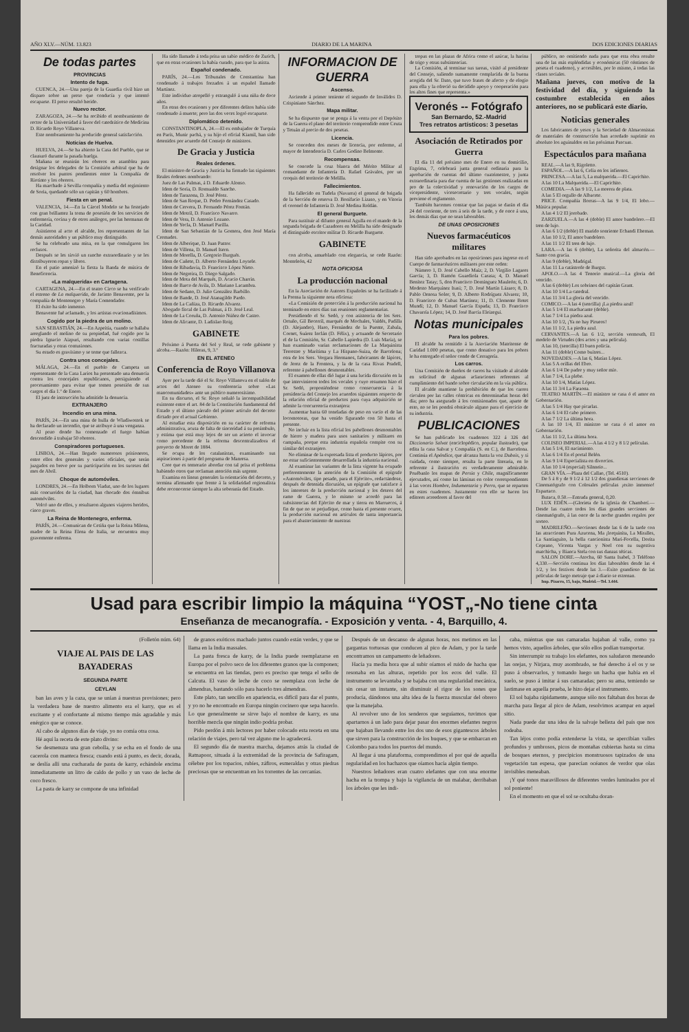AÑO XLV.—NÚM. 13.823 DIARIO DE LA MARINA DOS EDICIONES DIARIAS
De todas partes
PROVINCIAS
Intento de fuga.
CUENCA, 24.—Una pareja de la Guardia civil hizo un disparo sobre un preso que conducía y que intentó escaparse. El preso resultó herido.
Nuevo rector.
ZARAGOZA, 24.—Se ha recibido el nombramiento de rector de la Universidad á favor del catedrático de Medicina D. Ricardo Royo Villanova.
Este nombramiento ha producido general satisfacción.
Noticias de Huelva.
HUELVA, 24.—Se ha abierto la Casa del Pueblo, que se clausuró durante la pasada huelga.
Mañana se reunirán los obreros en asamblea para designar los delegados de la Comisión arbitral que ha de resolver los puntos pendientes entre la Compañía de Riotinto y los obreros.
Ha marchado á Sevilla compañía y media del regimiento de Soria, quedando sólo un capitán y 60 hombres.
Fiesta en un penal.
VALENCIA, 14.—En la Cárcel Modelo se ha festejado con gran brillantez la toma de posesión de los servicios de enfermería, cocina y de otros análogos, por las hermanas de la Caridad.
Asistieron al acto el alcalde, los representantes de las demás autoridades y un público muy distinguido.
Se ha celebrado una misa, en la que comulgaron los reclusos.
Después se les sirvió un rancho extraordinario y se les distribuyeron ropas y libros.
En el patio amenizó la fiesta la Banda de música de Beneficencia.
«La malquerida» en Cartagena.
CARTAGENA, 24.—En el teatro Circo se ha verificado el estreno de La malquerida, de Jacinto Benavente, por la compañía de Montenegro y María Comendador.
El éxito ha sido inmenso.
Benavente fué aclamado, y los artistas ovacionadísimos.
Cogido por la piedra de un molino.
SAN SEBASTIÁN, 24.—En Azpeitia, cuando se hallaba arreglando el molino de su propiedad, fué cogido por la piedra Ignacio Aizpuri, resultando con varias costillas fracturadas y otras contusiones.
Su estado es gravísimo y se teme que fallezca.
Contra unos concejales.
MÁLAGA, 24.—En el pueblo de Campeta un representante de la Casa Larios ha presentado una denuncia contra los concejales republicanos, persiguiendo el procesamiento para evitar que tomen posesión de sus cargos el día 1.º de Enero.
El juez de instrucción ha admitido la denuncia.
EXTRANJERO
Incendio en una mina.
PARÍS, 24.—En una mina de hulla de Wladiwostok se ha declarado un incendio, que se atribuye á una venganza.
Al pozo donde ha comenzado el fuego habían descendido á trabajar 50 obreros.
Conspiradores portugueses.
LISBOA, 24.—Han llegado numerosos prisioneros, entre ellos dos generales y varios oficiales, que serán juzgados en breve por su participación en los sucesos del mes de Abril.
Choque de automóviles.
LONDRES, 24.—En Holborn Viadut, uno de los lugares más concurridos de la ciudad, han chocado dos ómnibus automóviles.
Volcó uno de ellos, y resultaron algunos viajeros heridos, cinco graves.
La Reina de Montenegro, enferma.
PARÍS, 24.—Comunican de Cetiña que la Reina Milena, madre de la Reina Elena de Italia, se encuentra muy gravemente enferma.
Ha sido llamado á toda prisa un sabio médico de Zurich, que en otras ocasiones la había curado, para que la asista.
Español condenado.
PARÍS, 24.—Los Tribunales de Constantina han condenado á trabajos forzados á un español llamado Martínez.
Este individuo atropelló y estranguló á una niña de doce años.
En otras dos ocasiones y por diferentes delitos había sido condenado á muerte; pero las dos veces logró escaparse.
Diplomático detenido.
CONSTANTINOPLA, 24.—El ex embajador de Turquía en París, Munir pachá, y su hijo el oficial Kiamil, han sido detenidos por acuerdo del Consejo de ministros.
De Gracia y Justicia
Reales órdenes.
El ministro de Gracia y Justicia ha firmado las siguientes Reales órdenes nombrando:
Juez de Las Palmas, á D. Eduardo Alonso.
Idem de Soria, D. Romualdo Sancho.
Idem de Tarazona, D. José Pérez.
Idem de San Roque, D. Pedro Fernández Casado.
Idem de Cervera, D. Fernando Pérez Fontán.
Idem de Motril, D. Francisco Navarro.
Idem de Vera, D. Antonio Lozano.
Idem de Yecla, D. Manuel Parilla.
Idem de San Sebastián de la Gomera, don José María Cremades.
Idem de Alberique, D. Juan Pastor.
Idem de Villena, D. Manuel Isern.
Idem de Morella, D. Gregorio Burgués.
Idem de Cañete, D. Alberto Fernández Loysele.
Idem de Ribadavia, D. Francisco López Nieto.
Idem de Negreira, D. Diego Salgado.
Idem de Mota del Marqués, D. Acacio Charrin.
Idem de Barco de Avila, D. Mariano Lacambra.
Idem de Sedano, D. Julio González Barbillo.
Idem de Bande, D. José Atanagildo Pardo.
Idem de La Cañiza, D. Ricardo Alvarez.
Abogado fiscal de Las Palmas, á D. José Leal.
Idem de La Coruña, D. Antonio Núñez de Castro.
Idem de Alicante, D. Ladislao Roig.
GABINETE
Próximo á Puerta del Sol y Real, se cede gabinete y alcoba.—Razón: Hileras, 9, 3.º
EN EL ATENEO
Conferencia de Royo Villanova
Ayer por la tarde dió el Sr. Royo Villanova en el salón de actos del Ateneo su conferencia sobre «Las mancomunidades» ante un público numerosísimo.
En su discurso, el Sr. Royo señaló la incompatibilidad existente entre el art. 84 de la Constitución fundamental del Estado y el último párrafo del primer artículo del decreto dictado por el actual Gobierno.
Al estudiar esta disposición en su carácter de reforma administrativa, acusa de falta de sinceridad á su preámbulo, y estima que está muy lejos de ser un acierto el invocar como precedente de la reforma descentralizadora el proyecto de Moret de 1884.
Se ocupa de los catalanistas, examinando sus aspiraciones á partir del programa de Manresa.
Cree que es temerario abordar con tal prisa el problema habiendo otros que reclaman atención más urgente.
Examina en líneas generales la orientación del decreto, y termina afirmando que frente á la solidaridad regionalista debe reconocerse siempre la alta soberanía del Estado.
INFORMACION DE GUERRA
Ascenso.
Asciende á primer teniente el segundo de Inválidos D. Crispiniano Sánchez.
Mapa militar.
Se ha dispuesto que se ponga á la venta por el Depósito de la Guerra el plano del territorio comprendido entre Ceuta y Tetuán al precio de dos pesetas.
Licencia.
Se conceden dos meses de licencia, por enfermo, al mayor de Intendencia D. Carlos Godino Belmonte.
Recompensas.
Se concede la cruz blanca del Mérito Militar al comandante de Infantería D. Rafael Grávalos, por un croquis del territorio de Melilla.
Fallecimientos.
Ha fallecido en Tudela (Navarra) el general de brigada de la Sección de reserva D. Bonifacio Lizaso, y en Vitoria el coronel de Infantería D. José Medina Roldán.
El general Burguete.
Para sustituir al difunto general Agulla en el mando de la segunda brigada de Cazadores en Melilla ha sido designado el distinguido escritor militar D. Ricardo Burguete.
GABINETE
con alcoba, amueblado con elegancia, se cede Razón: Monteleón, 42
NOTA OFICIOSA
La producción nacional
En la Asociación de Autores Españoles se ha facilitado á la Prensa la siguiente nota oficiosa:
«La Comisión de protección á la producción nacional ha terminado en estos días sus reuniones reglamentarias.
Presidiendo el Sr. Sedó, y con asistencia de los Sres. Ortuño, Gil Becerril, marqués de Mochales, Valdés, Padilla (D. Alejandro), Haro, Fernández de la Puente, Zabala, Cornet, Suárez Inclán (D. Félix), y actuando de Secretario el de la Comisión, Sr. Cabello Lapiedra (D. Luis María), se han examinado varias reclamaciones de La Maquinista Terrestre y Marítima y La Hispano-Suiza, de Barcelona; otra de los Sres. Vergara Hermanos, fabricantes de lápices, de Jerez de la Frontera, y la de la casa Rivas Pradell, referente á pabellones desmontables.
El examen de ellas dió lugar á una lucida discusión en la que intervinieron todos los vocales y cuyo resumen hizo el Sr. Sedó, proponiéndose como consecuencia á la presidencia del Consejo los acuerdos siguientes respecto de la relación oficial de productos para cuya adquisición se admite la concurrencia extranjera:
Aumentar hasta 60 toneladas de peso en vacío el de las locomotoras, que ha venido figurando con 50 hasta el presente.
No incluir en la lista oficial los pabellones desmontables de hierro y madera para usos sanitarios y militares en campaña, porque esta industria española compite con su similar del extranjero.
No eliminar de la expresada lista el producto lápices, por no estar suficientemente desarrollada la industria nacional.
Al examinar las variantes de la lista vigente ha ocupado preferentemente la atención de la Comisión el epígrafe «Automóviles, tipo pesado, para el Ejército», redactándose, después de detenida discusión, un epígrafe que satisface á los intereses de la producción nacional y los deseos del ramo de Guerra, y lo mismo se acordó para las subsistencias del Ejército de mar y tierra en Marruecos, á fin de que no se perjudique, como hasta el presente ocurre, la producción nacional en artículos de tanta importancia para el abastecimiento de nuestras
tropas en las plazas de Africa como el azúcar, la harina de trigo y otras subsistencias.
La Comisión, al terminar sus tareas, visitó al presidente del Consejo, saliendo sumamente complacida de la buena acogida del Sr. Dato, que tuvo frases de afecto y de elogio para ella y la ofreció su decidido apoyo y cooperación para los altos fines que representa.»
Veronés -- Fotógrafo
San Bernardo, 52.-Madrid
Tres retratos artísticos: 3 pesetas
Asociación de Retirados por Guerra
El día 11 del próximo mes de Enero en su domicilio, Esgrima, 7, celebrará junta general ordinaria para la aprobación de cuentas del último cuatrimestre, y junta extraordinaria para dar cuenta de las gestiones realizadas en pro de la colectividad y renovación de los cargos de vicepresidente, vicesecretario y tres vocales, según previene el reglamento.
También hacemos constar que las pagas se darán el día 24 del corriente, de tres á seis de la tarde, y de once á una, los demás días que no sean laborables.
DE UNAS OPOSICIONES
Nuevos farmacéuticos militares
Han sido aprobados en las oposiciones para ingreso en el Cuerpo de farmacéuticos militares por este orden:
Número 1, D. José Cabello Maíz; 2, D. Virgilio Lagares García; 3, D. Ramón Guardiola Carasa; 4, D. Manuel Benítez Tatay; 5, don Francisco Domínguez Mauleón; 6, D. Modesto Marquínez Isasi; 7, D. José Martín Lázaro; 8, D. Pablo Ornosa Soler; 9, D. Alberto Rodríguez Alvarez; 10, D. Francisco de Cubas Martínez; 11, D. Clemente Botet Mundí; 12, D. Manuel García Espada; 13, D. Francisco Chavarría López; 14, D. José Barcia Eleizegui.
Notas municipales
Para los pobres.
El alcalde ha remitido á la Asociación Matritense de Caridad 1.000 pesetas, que como donativo para los pobres le ha entregado el señor conde de Cerragería.
Los carros.
Una Comisión de dueños de carros ha visitado al alcalde en solicitud de algunas aclaraciones referentes al cumplimiento del bando sobre circulación en la vía pública.
El alcalde mantiene la prohibición de que los carros circulen por las calles céntricas en determinadas horas del día; pero ha asegurado á los comisionados que, aparte de esto, no se les pondrá obstáculo alguno para el ejercicio de su industria.
PUBLICACIONES
Se han publicado los cuadernos 322 á 326 del Diccionario Salvat (enciclopédico, popular ilustrado), que edita la casa Salvat y Compañía (S. en C.), de Barcelona. Continúa el Apéndice, que alcanza hasta la voz Dubois, y si cuidada, como siempre, resulta la parte literaria, en lo referente á ilustración es verdaderamente admirable. Pruébanlo los mapas de Persia y Chile, magníficamente ejecutados, así como las láminas en color correspondientes á las voces Hombre, Indumentaria y Perro, que se reparten en estos cuadernos. Justamente con ello se hacen los editores acreedores al favor del
público, no omitiendo nada para que esta obra resulte una de las más espléndidas y económicas (50 céntimos de peseta el cuaderno), y accesibles, por lo mismo, á todas las clases sociales.
Mañana jueves, con motivo de la festividad del día, y siguiendo la costumbre establecida en años anteriores, no se publicará este diario.
Noticias generales
Los fabricantes de yesos y la Sociedad de Almacenistas de materiales de construcción han acordado suprimir en absoluto los aguinaldos en las próximas Pascuas.
Espectáculos para mañana
REAL.—A las 9, Rigoletto.
ESPAÑOL.—A las 6, Celia en los infiernos.
PRINCESA.—A las 5, La malquerida.—El Caprichito.
A las 10 La Malquerida.—El Caprichito.
COMEDIA.—A las 9 1/2, La morera de plata.
A las 5 El orgullo de Albacete.
PRICE. Compañía Borras—A las 9 1/4, El lobo.—Música popular.
A las 4 1/2 El jorobado.
ZARZUELA.—A las 4 (doble) El amor bandolero.—El tren de lujo.
A las 6 1/2 (doble) El marido sonriente Echandi Eheman.
A las 10 1/2, El amor bandolero.
A las 11 1/2 El tren de lujo.
LARA.—A las 6 (doble), La señorita del almacén.—Santo con gracia.
A las 9 (doble), Madrigal.
A las 11 La catástrofe de Burgss.
APOLO.—A las 4 Tenorio musical.—La gloria del vencido.
A las 6 (doble) Los sobrinos del capitán Grant.
A las 10 1/4 La catedral.
A las 11 3/4 La gloria del vencido.
COMICO.—A las 4 (sencilla) ¡La piedra azul!
A las 5 1/4 El machacante (doble).
A las 7 1/4 La piedra azul.
A las 10 1/2, ¡Ya no hay Pirueos!
A las 11 1/2, La piedra azul.
CERVANTES.—A las 6 1/2, sección vermouth, El modelo de Virtudes (dos actos y una película).
A las 10, (sencilla) El buen policía.
A las 11 (doble) Como buitres...
NOVEDADES.—A las 6, Matías López.
A las 5 A orillas del Ebro.
A las 6 1/4 De padre y muy señor mío.
A las 7 1/4, La plebe.
A las 10 1/4, Matías López.
A las 11 3/4 La Faraona.
TEATRO MARTÍN.—El ministro se casa ó el amor en Gobernación.
A las 5 1/4 Hay que picarlas.
A las 6 1/4 El cabo primero.
A las 7 1/2 La última hora.
A las 10 1/4, El ministro se casa ó el amor en Gobernación.
A las 11 1/2, La última hora.
COLISEO IMPERIAL.—A las 4 1/2 y 8 1/2 películas.
A las 5 1/4, El nacimiento.
A las 6 1/4 En el portal Belén.
A las 9 1/4 Especialista en divorcios.
A las 10 1/4 (especial) Silnneio...
GRAN VÍA.—Plaza del Callao, (Tel. 4510).
De 5 á 8 y de 9 1/2 á 12 1/2 dos grandiosas secciones de Cinematógrafo con Colosales películas ¡exito inmenso! Espartaco.
Butaca, 0.50.—Entrada general, 0,20.
LUX EDÉN.—(Glorieta de la iglesia de Chamberí.—Desde las cuatro todos los días grandes secciones de cinematógrafo, á las once de la noche grandes regalos por sorteo.
MADRILEÑO.—Secciones desde las 6 de la tarde con las atracciones Pura Azucena, Ma ¡lorquinita, La Miralles, La Santiaguito, la bella cancionista Mari-Focella, Dorita Ceprano, Vicenta Vargas y Noel con su sugestiva matchicha, y Bianca Stela con sus danzas téticas.
SALON DORE.—Atocha, 60 Santa Isabel, 3 Teléfono 4,330.—Sección continua los días laborables desde las 4 1/2, y los festivos desde las 3.—Exito grandioso de las películas de largo metraje que á diario se estrenan.
Imp. Pizarro, 15, bajo, Madrid.—Tel. 3.444.
Usad para escribir limpio la máquina “YOST„-No tiene cinta
Enseñanza de mecanografía. - Exposición y venta. - 4, Barquillo, 4.
(Folletón núm. 64)
VIAJE AL PAIS DE LAS BAYADERAS
SEGUNDA PARTE
CEYLAN
ban las aves y la caza, que se unían á nuestras provisiones; pero la verdadera base de nuestro alimento era el karry, que es el excitante y el confortante al mismo tiempo más agradable y más enérgico que se conoce.
Al cabo de algunos días de viaje, yo no comía otra cosa.
Hé aquí la receta de este plato divino:
Se desmenuza una gran cebolla, y se echa en el fondo de una cacerola con manteca fresca; cuando está á punto, es decir, dorada, se deslía allí una cucharada de pasta de karry, echándole encima inmediatamente un litro de caldo de pollo y un vaso de leche de coco fresco.
La pasta de karry se compone de una infinidad
de granos exóticos machado juntos cuando están verdes, y que se llama en la India massales.
La pasta fresca de karry, de la India puede reemplazarse en Europa por el polvo seco de los diferentes granos que la componen; se encuentra en las tiendas, pero es preciso que tenga el sello de Calcuta. El vaso de leche de coco se reemplaza con leche de almendras, bastando sólo para hacerlo tres almendras.
Este plato, tan sencillo en apariencia, es difícil para dar el punto, y yo no he encontrado en Europa ningún cocinero que sepa hacerlo. Lo que generalmente se sirve bajo el nombre de karry, es una horrible mezcla que ningún indio podría probar.
Pido perdón á mis lectores por haber colocado esta receta en una relación de viajes, pero tal vez alguno me lo agradecerá.
El segundo día de nuestra marcha, dejamos atrás la ciudad de Ratnapoor, situada á la extremidad de la provincia de Safiragam, célebre por los topacios, rubíes, záfiros, esmeraldas y otras piedras preciosas que se encuentran en los torrentes de las cercanías.
Después de un descanso de algunas horas, nos metimos en las gargantas tortuosas que conducen al pico de Adam, y por la tarde encontramos un campamento de leñadores.
Hacía ya media hora que al subir oíamos el ruido de hacha que resonaba en las alturas, repetido por los ecos del valle. El instrumento se levantaba y se bajaba con una regularidad mecánica, sin cesar un instante, sin disminuir el rigor de los sones que producía, dándonos una alta idea de la fuerza muscular del obrero que la manejaba.
Al revolver uno de los senderos que seguíamos, tuvimos que apartarnos á un lado para dejar pasar dos enormes elefantes negros que bajaban llevando entre los dos uno de esos gigantescos árboles que sirven para la construcción de los buques, y que se embarcan en Colombo para todos los puertos del mundo.
Al llegar á una plataforma, comprendimos el por qué de aquella regularidad en los hachazos que oíamos hacía algún tiempo.
Nuestros leñadores eran cuatro elefantes que con una enorme hacha en la trompa y bajo la vigilancia de un malabar, derribaban los árboles que les indi-
caba, miéntras que sus camaradas bajaban al valle, como ya hemos visto, aquellos árboles, que sólo ellos podían transportar.
Sin interrumpir su trabajo los elefantes, nos saludaron meneando las orejas, y Nirjara, muy asombrado, se fué derecho á el os y se puso á observarlos, y tomando luego un hacha que había en el suelo, se puso á imitar á sus camaradas; pero su ama, temiendo se lastimase en aquella prueba, le hizo dejar el instrumento.
El sol bajaba rápidamente, aunque sólo nos faltaban dos horas de marcha para llegar al pico de Adam, resolvimos acampar en aquel sitio.
Nada puede dar una idea de la salvaje belleza del país que nos rodeaba.
Tan léjos como podía extenderse la vista, se apercibían valles profundos y umbrosos, picos de montañas cubiertas hasta su cima de bosques eternos, y precipicios monstruosos tapizados de una vegetación tan espesa, que parecían océanos de verdor que olas invisibles meneaban.
¡Y qué tonos maravillosos de diferentes verdes luminados por el sol poniente!
En el momento en que el sol se ocultaba doran-